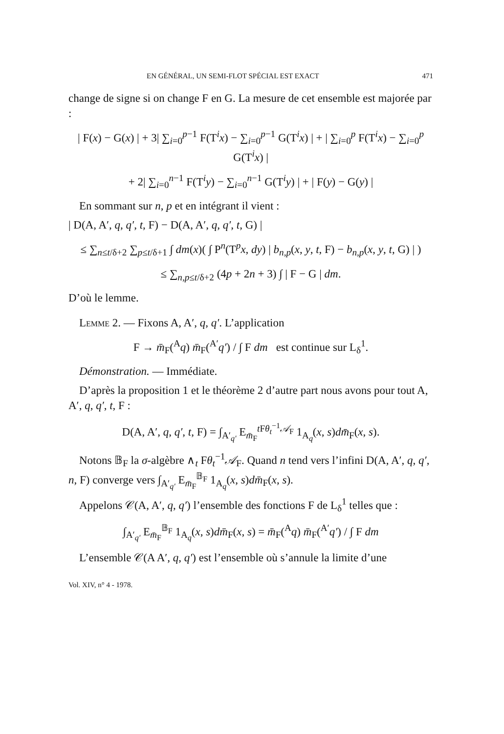EN GÉNÉRAL, UN SEMI-FLOT SPÉCIAL EST EXACT 471
change de signe si on change F en G. La mesure de cet ensemble est majorée par :
| F(x) − G(x) | + 3| ∑<sub>i=0</sub><sup>p−1</sup> F(T<sup>i</sup>x) − ∑<sub>i=0</sub><sup>p−1</sup> G(T<sup>i</sup>x) | + | ∑<sub>i=0</sub><sup>p</sup> F(T<sup>i</sup>x) − ∑<sub>i=0</sub><sup>p</sup> G(T<sup>i</sup>x) |
+ 2| ∑<sub>i=0</sub><sup>n−1</sup> F(T<sup>i</sup>y) − ∑<sub>i=0</sub><sup>n−1</sup> G(T<sup>i</sup>y) | + | F(y) − G(y) |
En sommant sur n, p et en intégrant il vient :
| D(A, A′, q, q′, t, F) − D(A, A′, q, q′, t, G) |
≤ ∑<sub>n≤t/δ+2</sub> ∑<sub>p≤t/δ+1</sub> ∫ dm(x)( ∫ P<sup>n</sup>(T<sup>p</sup>x, dy) | b<sub>n,p</sub>(x, y, t, F) − b<sub>n,p</sub>(x, y, t, G) | )
≤ ∑<sub>n,p≤t/δ+2</sub> (4p + 2n + 3) ∫ | F − G | dm.
D’où le lemme.
Lemme 2. — Fixons A, A′, q, q′. L’application
F → m̄<sub>F</sub>(<sup>A</sup>q) m̄<sub>F</sub>(<sup>A′</sup>q′) / ∫ F dm est continue sur L<sub>δ</sub><sup>1</sup>.
Démonstration. — Immédiate.
D’après la proposition 1 et le théorème 2 d’autre part nous avons pour tout A, A′, q, q′, t, F :
D(A, A′, q, q′, t, F) = ∫<sub>A′<sub>q′</sub></sub> E<sub>m̄<sub>F</sub></sub><sup>t Fθ<sub>t</sub><sup>−1</sup>𝒜<sub>F</sub></sup> 1<sub>A<sub>q</sub></sub>(x, s)dm̄<sub>F</sub>(x, s).
Notons 𝔹<sub>F</sub> la σ-algèbre ∧<sub>t</sub> Fθ<sub>t</sub><sup>−1</sup>𝒜<sub>F</sub>. Quand n tend vers l’infini D(A, A′, q, q′, n, F) converge vers ∫<sub>A′<sub>q′</sub></sub> E<sub>m̄<sub>F</sub></sub><sup>𝔹<sub>F</sub></sup> 1<sub>A<sub>q</sub></sub>(x, s)dm̄<sub>F</sub>(x, s).
Appelons 𝒞(A, A′, q, q′) l’ensemble des fonctions F de L<sub>δ</sub><sup>1</sup> telles que :
∫<sub>A′<sub>q′</sub></sub> E<sub>m̄<sub>F</sub></sub><sup>𝔹<sub>F</sub></sup> 1<sub>A<sub>q</sub></sub>(x, s)dm̄<sub>F</sub>(x, s) = m̄<sub>F</sub>(<sup>A</sup>q) m̄<sub>F</sub>(<sup>A′</sup>q′) / ∫ F dm
L’ensemble 𝒞(A A′, q, q′) est l’ensemble où s’annule la limite d’une
Vol. XIV, n° 4 - 1978.